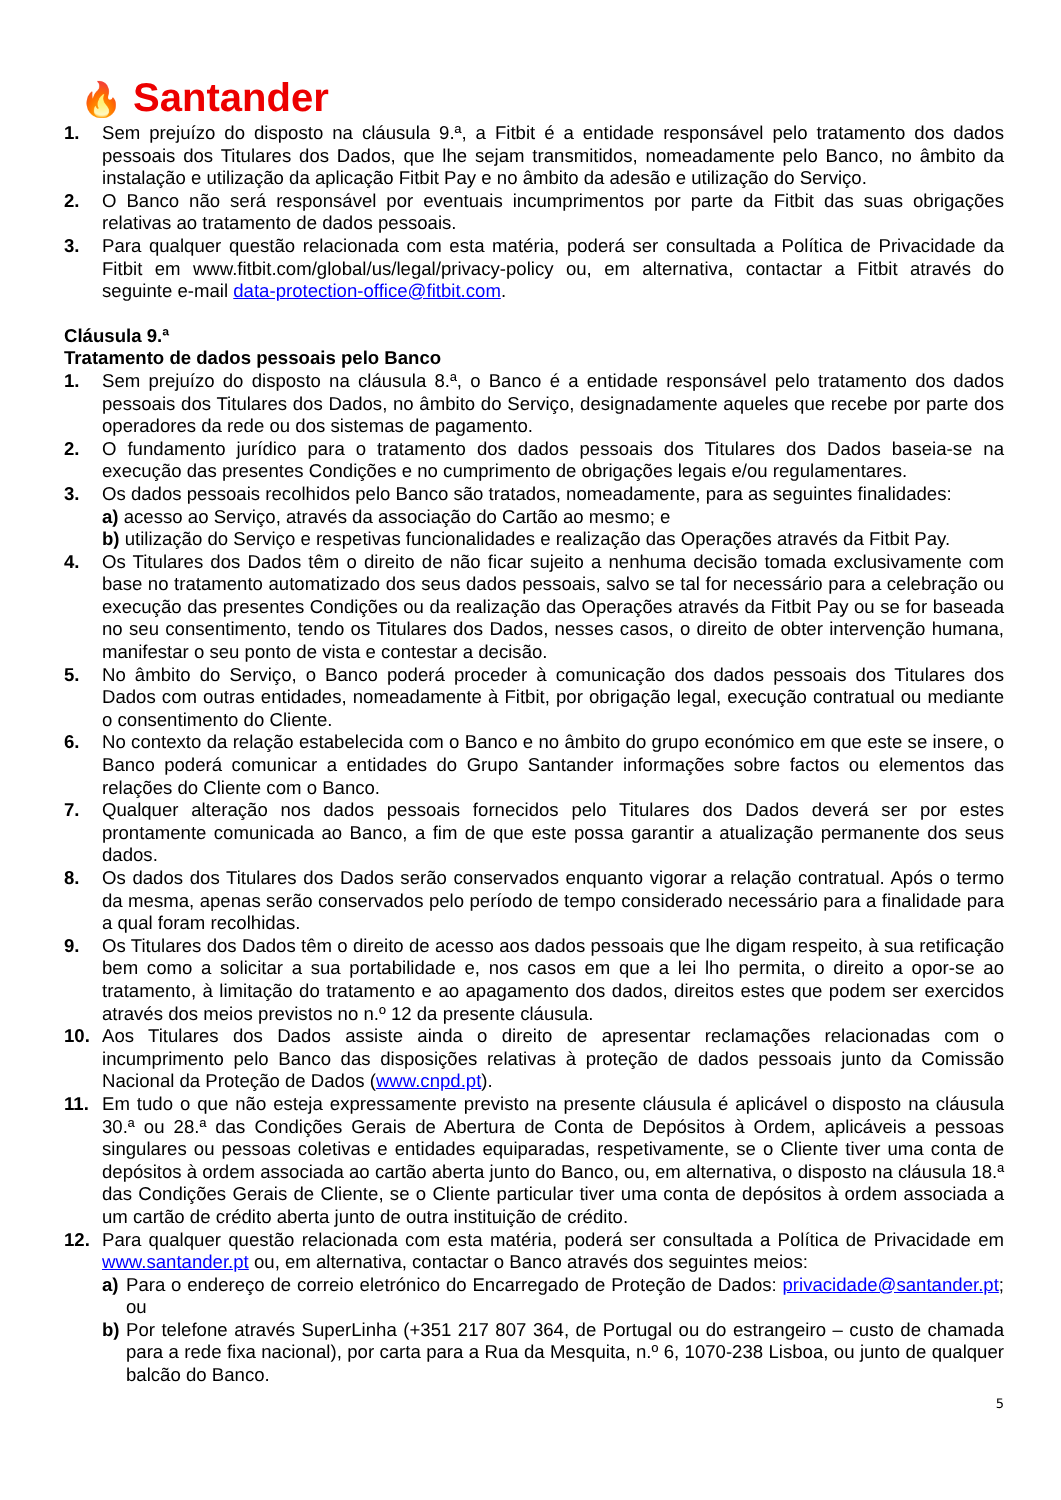🔥 Santander
1. Sem prejuízo do disposto na cláusula 9.ª, a Fitbit é a entidade responsável pelo tratamento dos dados pessoais dos Titulares dos Dados, que lhe sejam transmitidos, nomeadamente pelo Banco, no âmbito da instalação e utilização da aplicação Fitbit Pay e no âmbito da adesão e utilização do Serviço.
2. O Banco não será responsável por eventuais incumprimentos por parte da Fitbit das suas obrigações relativas ao tratamento de dados pessoais.
3. Para qualquer questão relacionada com esta matéria, poderá ser consultada a Política de Privacidade da Fitbit em www.fitbit.com/global/us/legal/privacy-policy ou, em alternativa, contactar a Fitbit através do seguinte e-mail data-protection-office@fitbit.com.
Cláusula 9.ª
Tratamento de dados pessoais pelo Banco
1. Sem prejuízo do disposto na cláusula 8.ª, o Banco é a entidade responsável pelo tratamento dos dados pessoais dos Titulares dos Dados, no âmbito do Serviço, designadamente aqueles que recebe por parte dos operadores da rede ou dos sistemas de pagamento.
2. O fundamento jurídico para o tratamento dos dados pessoais dos Titulares dos Dados baseia-se na execução das presentes Condições e no cumprimento de obrigações legais e/ou regulamentares.
3. Os dados pessoais recolhidos pelo Banco são tratados, nomeadamente, para as seguintes finalidades:
a) acesso ao Serviço, através da associação do Cartão ao mesmo; e
b) utilização do Serviço e respetivas funcionalidades e realização das Operações através da Fitbit Pay.
4. Os Titulares dos Dados têm o direito de não ficar sujeito a nenhuma decisão tomada exclusivamente com base no tratamento automatizado dos seus dados pessoais, salvo se tal for necessário para a celebração ou execução das presentes Condições ou da realização das Operações através da Fitbit Pay ou se for baseada no seu consentimento, tendo os Titulares dos Dados, nesses casos, o direito de obter intervenção humana, manifestar o seu ponto de vista e contestar a decisão.
5. No âmbito do Serviço, o Banco poderá proceder à comunicação dos dados pessoais dos Titulares dos Dados com outras entidades, nomeadamente à Fitbit, por obrigação legal, execução contratual ou mediante o consentimento do Cliente.
6. No contexto da relação estabelecida com o Banco e no âmbito do grupo económico em que este se insere, o Banco poderá comunicar a entidades do Grupo Santander informações sobre factos ou elementos das relações do Cliente com o Banco.
7. Qualquer alteração nos dados pessoais fornecidos pelo Titulares dos Dados deverá ser por estes prontamente comunicada ao Banco, a fim de que este possa garantir a atualização permanente dos seus dados.
8. Os dados dos Titulares dos Dados serão conservados enquanto vigorar a relação contratual. Após o termo da mesma, apenas serão conservados pelo período de tempo considerado necessário para a finalidade para a qual foram recolhidas.
9. Os Titulares dos Dados têm o direito de acesso aos dados pessoais que lhe digam respeito, à sua retificação bem como a solicitar a sua portabilidade e, nos casos em que a lei lho permita, o direito a opor-se ao tratamento, à limitação do tratamento e ao apagamento dos dados, direitos estes que podem ser exercidos através dos meios previstos no n.º 12 da presente cláusula.
10. Aos Titulares dos Dados assiste ainda o direito de apresentar reclamações relacionadas com o incumprimento pelo Banco das disposições relativas à proteção de dados pessoais junto da Comissão Nacional da Proteção de Dados (www.cnpd.pt).
11. Em tudo o que não esteja expressamente previsto na presente cláusula é aplicável o disposto na cláusula 30.ª ou 28.ª das Condições Gerais de Abertura de Conta de Depósitos à Ordem, aplicáveis a pessoas singulares ou pessoas coletivas e entidades equiparadas, respetivamente, se o Cliente tiver uma conta de depósitos à ordem associada ao cartão aberta junto do Banco, ou, em alternativa, o disposto na cláusula 18.ª das Condições Gerais de Cliente, se o Cliente particular tiver uma conta de depósitos à ordem associada a um cartão de crédito aberta junto de outra instituição de crédito.
12. Para qualquer questão relacionada com esta matéria, poderá ser consultada a Política de Privacidade em www.santander.pt ou, em alternativa, contactar o Banco através dos seguintes meios:
a) Para o endereço de correio eletrónico do Encarregado de Proteção de Dados: privacidade@santander.pt; ou
b) Por telefone através SuperLinha (+351 217 807 364, de Portugal ou do estrangeiro – custo de chamada para a rede fixa nacional), por carta para a Rua da Mesquita, n.º 6, 1070-238 Lisboa, ou junto de qualquer balcão do Banco.
5